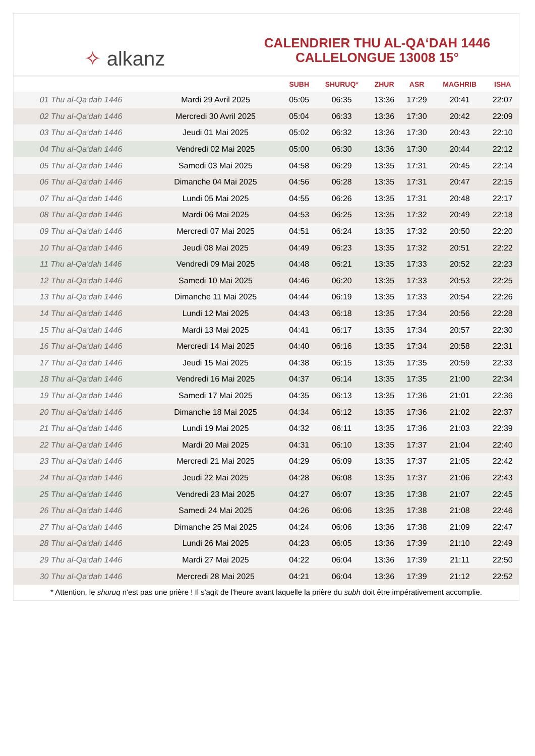✧ alkanz
CALENDRIER THU AL-QA‘DAH 1446
CALLELONGUE 13008 15°
| | | SUBH | SHURUQ* | ZHUR | ASR | MAGHRIB | ISHA |
| --- | --- | --- | --- | --- | --- | --- | --- |
| 01 Thu al-Qa‘dah 1446 | Mardi 29 Avril 2025 | 05:05 | 06:35 | 13:36 | 17:29 | 20:41 | 22:07 |
| 02 Thu al-Qa‘dah 1446 | Mercredi 30 Avril 2025 | 05:04 | 06:33 | 13:36 | 17:30 | 20:42 | 22:09 |
| 03 Thu al-Qa‘dah 1446 | Jeudi 01 Mai 2025 | 05:02 | 06:32 | 13:36 | 17:30 | 20:43 | 22:10 |
| 04 Thu al-Qa‘dah 1446 | Vendredi 02 Mai 2025 | 05:00 | 06:30 | 13:36 | 17:30 | 20:44 | 22:12 |
| 05 Thu al-Qa‘dah 1446 | Samedi 03 Mai 2025 | 04:58 | 06:29 | 13:35 | 17:31 | 20:45 | 22:14 |
| 06 Thu al-Qa‘dah 1446 | Dimanche 04 Mai 2025 | 04:56 | 06:28 | 13:35 | 17:31 | 20:47 | 22:15 |
| 07 Thu al-Qa‘dah 1446 | Lundi 05 Mai 2025 | 04:55 | 06:26 | 13:35 | 17:31 | 20:48 | 22:17 |
| 08 Thu al-Qa‘dah 1446 | Mardi 06 Mai 2025 | 04:53 | 06:25 | 13:35 | 17:32 | 20:49 | 22:18 |
| 09 Thu al-Qa‘dah 1446 | Mercredi 07 Mai 2025 | 04:51 | 06:24 | 13:35 | 17:32 | 20:50 | 22:20 |
| 10 Thu al-Qa‘dah 1446 | Jeudi 08 Mai 2025 | 04:49 | 06:23 | 13:35 | 17:32 | 20:51 | 22:22 |
| 11 Thu al-Qa‘dah 1446 | Vendredi 09 Mai 2025 | 04:48 | 06:21 | 13:35 | 17:33 | 20:52 | 22:23 |
| 12 Thu al-Qa‘dah 1446 | Samedi 10 Mai 2025 | 04:46 | 06:20 | 13:35 | 17:33 | 20:53 | 22:25 |
| 13 Thu al-Qa‘dah 1446 | Dimanche 11 Mai 2025 | 04:44 | 06:19 | 13:35 | 17:33 | 20:54 | 22:26 |
| 14 Thu al-Qa‘dah 1446 | Lundi 12 Mai 2025 | 04:43 | 06:18 | 13:35 | 17:34 | 20:56 | 22:28 |
| 15 Thu al-Qa‘dah 1446 | Mardi 13 Mai 2025 | 04:41 | 06:17 | 13:35 | 17:34 | 20:57 | 22:30 |
| 16 Thu al-Qa‘dah 1446 | Mercredi 14 Mai 2025 | 04:40 | 06:16 | 13:35 | 17:34 | 20:58 | 22:31 |
| 17 Thu al-Qa‘dah 1446 | Jeudi 15 Mai 2025 | 04:38 | 06:15 | 13:35 | 17:35 | 20:59 | 22:33 |
| 18 Thu al-Qa‘dah 1446 | Vendredi 16 Mai 2025 | 04:37 | 06:14 | 13:35 | 17:35 | 21:00 | 22:34 |
| 19 Thu al-Qa‘dah 1446 | Samedi 17 Mai 2025 | 04:35 | 06:13 | 13:35 | 17:36 | 21:01 | 22:36 |
| 20 Thu al-Qa‘dah 1446 | Dimanche 18 Mai 2025 | 04:34 | 06:12 | 13:35 | 17:36 | 21:02 | 22:37 |
| 21 Thu al-Qa‘dah 1446 | Lundi 19 Mai 2025 | 04:32 | 06:11 | 13:35 | 17:36 | 21:03 | 22:39 |
| 22 Thu al-Qa‘dah 1446 | Mardi 20 Mai 2025 | 04:31 | 06:10 | 13:35 | 17:37 | 21:04 | 22:40 |
| 23 Thu al-Qa‘dah 1446 | Mercredi 21 Mai 2025 | 04:29 | 06:09 | 13:35 | 17:37 | 21:05 | 22:42 |
| 24 Thu al-Qa‘dah 1446 | Jeudi 22 Mai 2025 | 04:28 | 06:08 | 13:35 | 17:37 | 21:06 | 22:43 |
| 25 Thu al-Qa‘dah 1446 | Vendredi 23 Mai 2025 | 04:27 | 06:07 | 13:35 | 17:38 | 21:07 | 22:45 |
| 26 Thu al-Qa‘dah 1446 | Samedi 24 Mai 2025 | 04:26 | 06:06 | 13:35 | 17:38 | 21:08 | 22:46 |
| 27 Thu al-Qa‘dah 1446 | Dimanche 25 Mai 2025 | 04:24 | 06:06 | 13:36 | 17:38 | 21:09 | 22:47 |
| 28 Thu al-Qa‘dah 1446 | Lundi 26 Mai 2025 | 04:23 | 06:05 | 13:36 | 17:39 | 21:10 | 22:49 |
| 29 Thu al-Qa‘dah 1446 | Mardi 27 Mai 2025 | 04:22 | 06:04 | 13:36 | 17:39 | 21:11 | 22:50 |
| 30 Thu al-Qa‘dah 1446 | Mercredi 28 Mai 2025 | 04:21 | 06:04 | 13:36 | 17:39 | 21:12 | 22:52 |
* Attention, le shuruq n'est pas une prière ! Il s'agit de l'heure avant laquelle la prière du subh doit être impérativement accomplie.